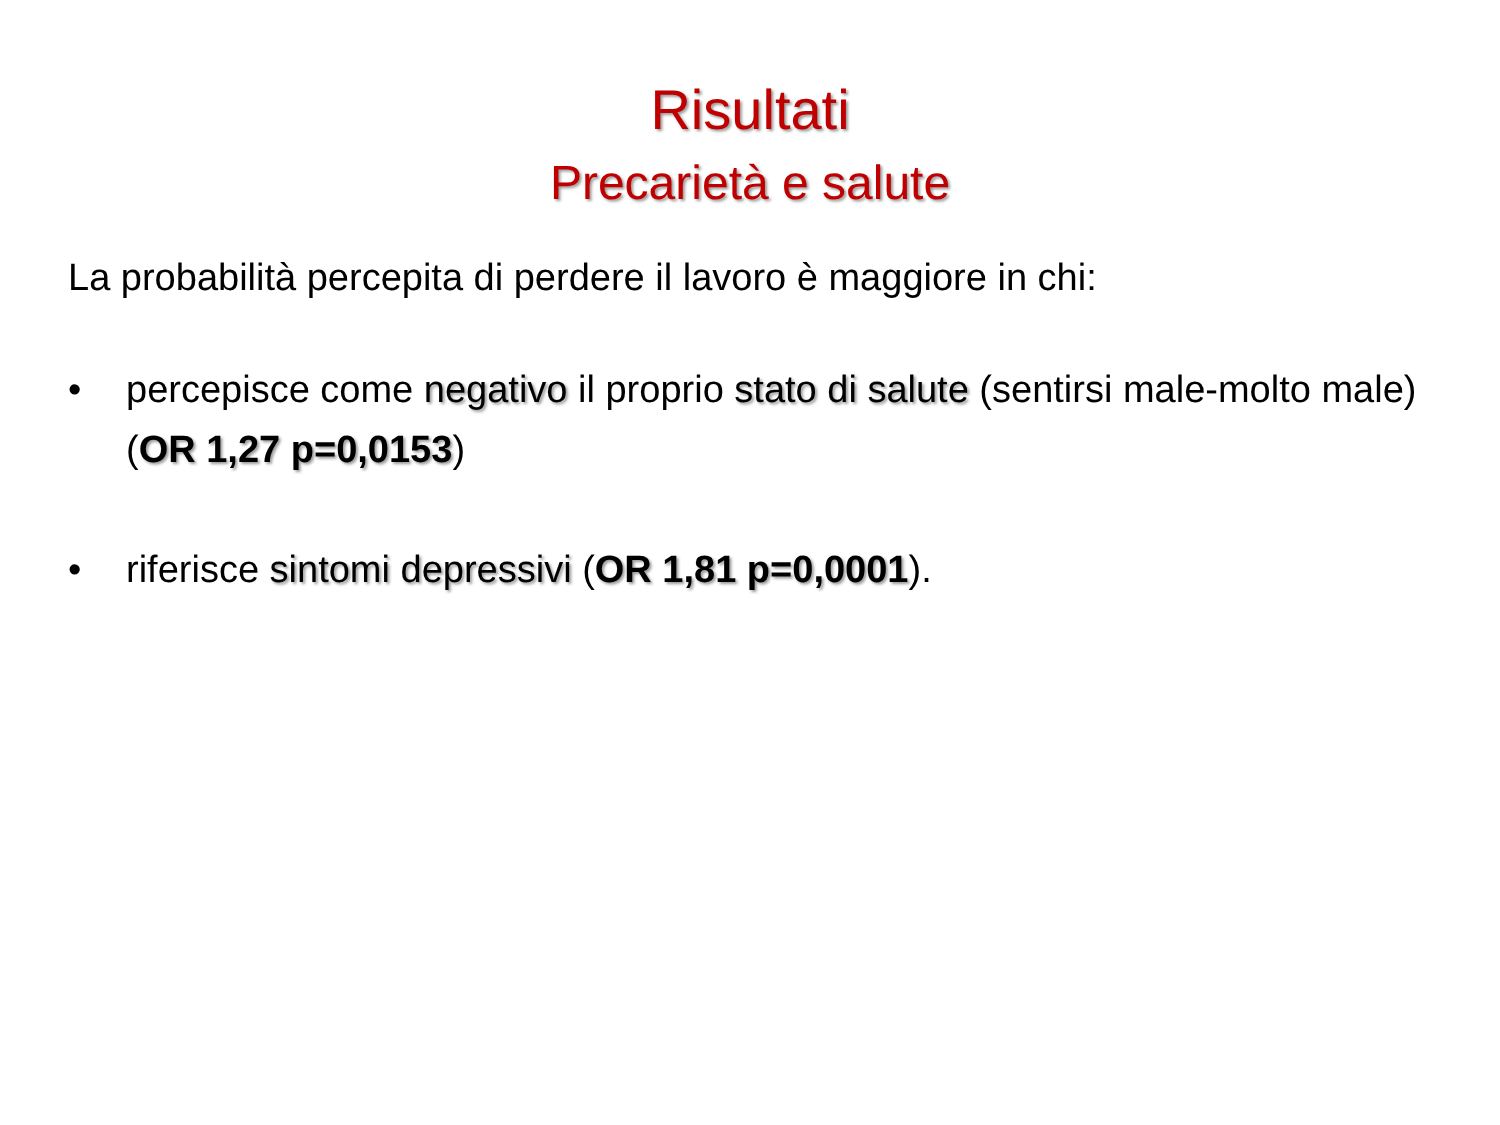Risultati
Precarietà e salute
La probabilità percepita di perdere il lavoro è maggiore in chi:
• percepisce come negativo il proprio stato di salute (sentirsi male-molto male) (OR 1,27 p=0,0153)
• riferisce sintomi depressivi (OR 1,81 p=0,0001).